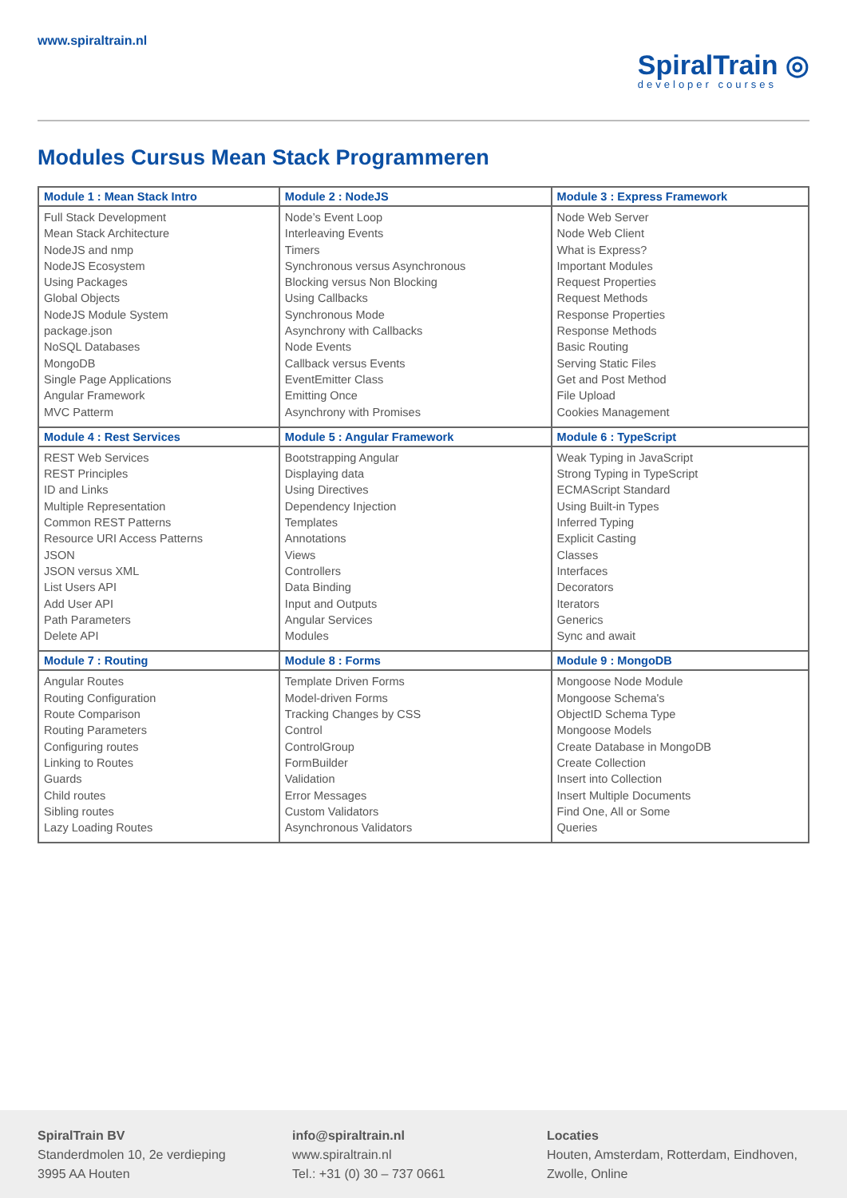www.spiraltrain.nl
SpiralTrain ◎
developer courses
Modules Cursus Mean Stack Programmeren
| Module 1 : Mean Stack Intro | Module 2 : NodeJS | Module 3 : Express Framework |
| --- | --- | --- |
| Full Stack Development Mean Stack Architecture NodeJS and nmp NodeJS Ecosystem Using Packages Global Objects NodeJS Module System package.json NoSQL Databases MongoDB Single Page Applications Angular Framework MVC Patterm | Node’s Event Loop Interleaving Events Timers Synchronous versus Asynchronous Blocking versus Non Blocking Using Callbacks Synchronous Mode Asynchrony with Callbacks Node Events Callback versus Events EventEmitter Class Emitting Once Asynchrony with Promises | Node Web Server Node Web Client What is Express? Important Modules Request Properties Request Methods Response Properties Response Methods Basic Routing Serving Static Files Get and Post Method File Upload Cookies Management |
| Module 4 : Rest Services | Module 5 : Angular Framework | Module 6 : TypeScript |
| REST Web Services REST Principles ID and Links Multiple Representation Common REST Patterns Resource URI Access Patterns JSON JSON versus XML List Users API Add User API Path Parameters Delete API | Bootstrapping Angular Displaying data Using Directives Dependency Injection Templates Annotations Views Controllers Data Binding Input and Outputs Angular Services Modules | Weak Typing in JavaScript Strong Typing in TypeScript ECMAScript Standard Using Built-in Types Inferred Typing Explicit Casting Classes Interfaces Decorators Iterators Generics Sync and await |
| Module 7 : Routing | Module 8 : Forms | Module 9 : MongoDB |
| Angular Routes Routing Configuration Route Comparison Routing Parameters Configuring routes Linking to Routes Guards Child routes Sibling routes Lazy Loading Routes | Template Driven Forms Model-driven Forms Tracking Changes by CSS Control ControlGroup FormBuilder Validation Error Messages Custom Validators Asynchronous Validators | Mongoose Node Module Mongoose Schema's ObjectID Schema Type Mongoose Models Create Database in MongoDB Create Collection Insert into Collection Insert Multiple Documents Find One, All or Some Queries |
SpiralTrain BV
Standerdmolen 10, 2e verdieping
3995 AA Houten
info@spiraltrain.nl
www.spiraltrain.nl
Tel.: +31 (0) 30 – 737 0661
Locaties
Houten, Amsterdam, Rotterdam, Eindhoven, Zwolle, Online